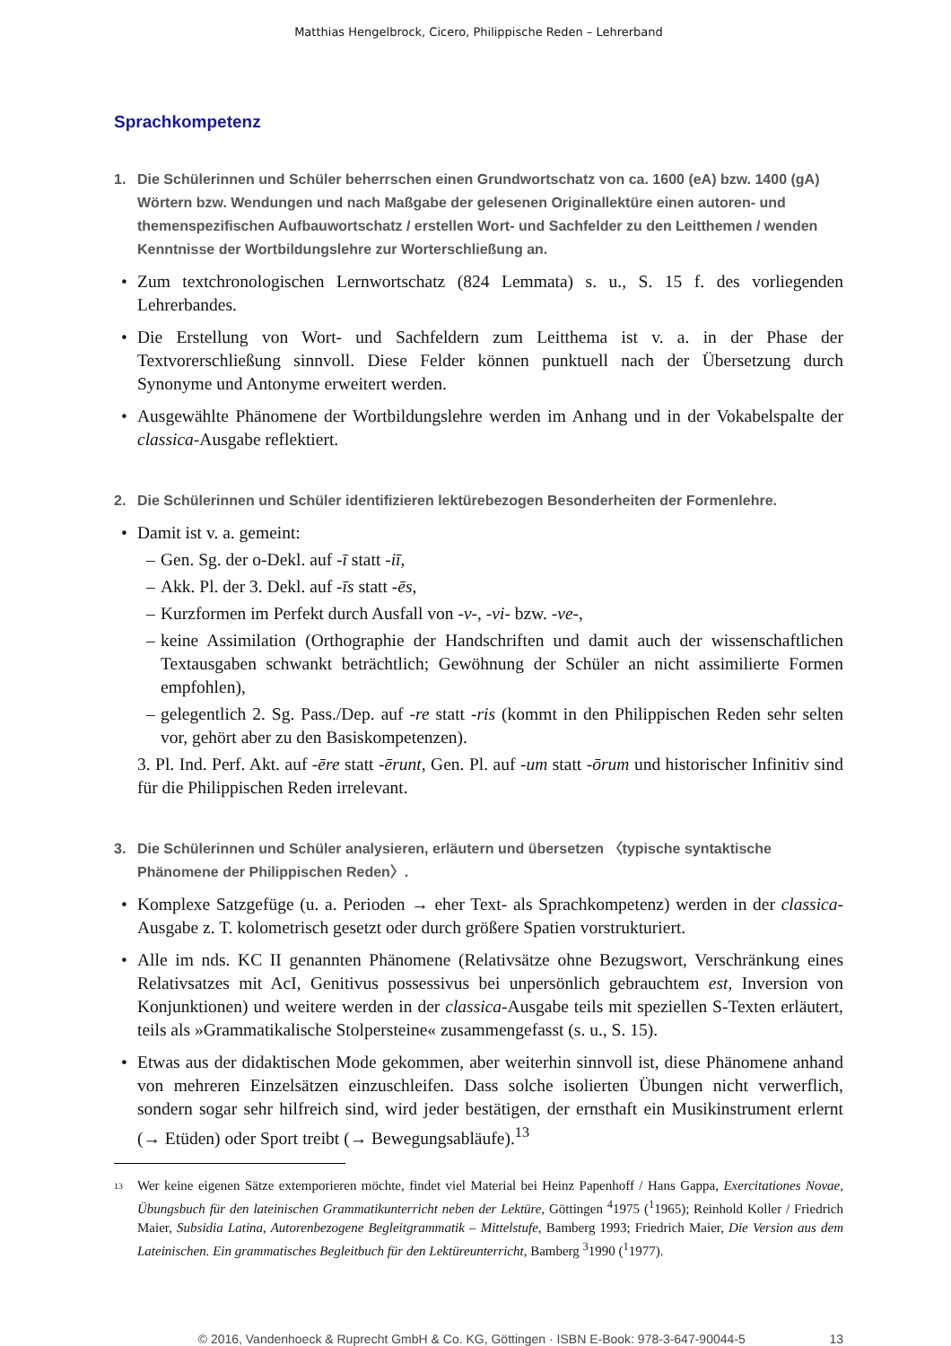Matthias Hengelbrock, Cicero, Philippische Reden – Lehrerband
Sprachkompetenz
1. Die Schülerinnen und Schüler beherrschen einen Grundwortschatz von ca. 1600 (eA) bzw. 1400 (gA) Wörtern bzw. Wendungen und nach Maßgabe der gelesenen Originallektüre einen autoren- und themenspezifischen Aufbauwortschatz / erstellen Wort- und Sachfelder zu den Leitthemen / wenden Kenntnisse der Wortbildungslehre zur Worterschließung an.
• Zum textchronologischen Lernwortschatz (824 Lemmata) s. u., S. 15 f. des vorliegenden Lehrerbandes.
• Die Erstellung von Wort- und Sachfeldern zum Leitthema ist v. a. in der Phase der Textvorerschließung sinnvoll. Diese Felder können punktuell nach der Übersetzung durch Synonyme und Antonyme erweitert werden.
• Ausgewählte Phänomene der Wortbildungslehre werden im Anhang und in der Vokabelspalte der classica-Ausgabe reflektiert.
2. Die Schülerinnen und Schüler identifizieren lektürebezogen Besonderheiten der Formenlehre.
• Damit ist v. a. gemeint:
– Gen. Sg. der o-Dekl. auf -ī statt -iī,
– Akk. Pl. der 3. Dekl. auf -īs statt -ēs,
– Kurzformen im Perfekt durch Ausfall von -v-, -vi- bzw. -ve-,
– keine Assimilation (Orthographie der Handschriften und damit auch der wissenschaftlichen Textausgaben schwankt beträchtlich; Gewöhnung der Schüler an nicht assimilierte Formen empfohlen),
– gelegentlich 2. Sg. Pass./Dep. auf -re statt -ris (kommt in den Philippischen Reden sehr selten vor, gehört aber zu den Basiskompetenzen).
3. Pl. Ind. Perf. Akt. auf -ēre statt -ērunt, Gen. Pl. auf -um statt -ōrum und historischer Infinitiv sind für die Philippischen Reden irrelevant.
3. Die Schülerinnen und Schüler analysieren, erläutern und übersetzen 〈typische syntaktische Phänomene der Philippischen Reden〉.
• Komplexe Satzgefüge (u. a. Perioden → eher Text- als Sprachkompetenz) werden in der classica-Ausgabe z. T. kolometrisch gesetzt oder durch größere Spatien vorstrukturiert.
• Alle im nds. KC II genannten Phänomene (Relativsätze ohne Bezugswort, Verschränkung eines Relativsatzes mit AcI, Genitivus possessivus bei unpersönlich gebrauchtem est, Inversion von Konjunktionen) und weitere werden in der classica-Ausgabe teils mit speziellen S-Texten erläutert, teils als »Grammatikalische Stolpersteine« zusammengefasst (s. u., S. 15).
• Etwas aus der didaktischen Mode gekommen, aber weiterhin sinnvoll ist, diese Phänomene anhand von mehreren Einzelsätzen einzuschleifen. Dass solche isolierten Übungen nicht verwerflich, sondern sogar sehr hilfreich sind, wird jeder bestätigen, der ernsthaft ein Musikinstrument erlernt (→ Etüden) oder Sport treibt (→ Bewegungsabläufe).<sup>13</sup>
13 Wer keine eigenen Sätze extemporieren möchte, findet viel Material bei Heinz Papenhoff / Hans Gappa, Exercitationes Novae, Übungsbuch für den lateinischen Grammatikunterricht neben der Lektüre, Göttingen <sup>4</sup>1975 (<sup>1</sup>1965); Reinhold Koller / Friedrich Maier, Subsidia Latina, Autorenbezogene Begleitgrammatik – Mittelstufe, Bamberg 1993; Friedrich Maier, Die Version aus dem Lateinischen. Ein grammatisches Begleitbuch für den Lektüreunterricht, Bamberg <sup>3</sup>1990 (<sup>1</sup>1977).
© 2016, Vandenhoeck & Ruprecht GmbH & Co. KG, Göttingen · ISBN E-Book: 978-3-647-90044-5 13